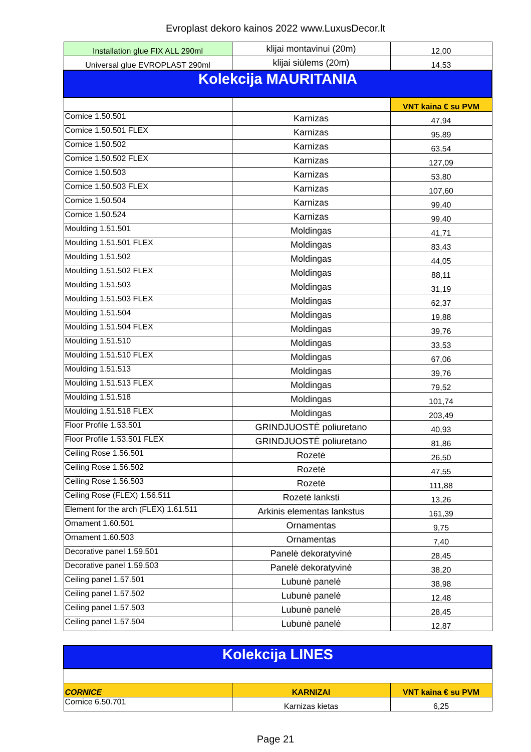Evroplast dekoro kainos 2022 www.LuxusDecor.lt
| Installation glue FIX ALL 290ml | klijai montavinui (20m) | 12,00 |
| Universal glue EVROPLAST 290ml | klijai siūlems (20m) | 14,53 |
| Kolekcija MAURITANIA | | |
| | | VNT kaina € su PVM |
| Cornice 1.50.501 | Karnizas | 47,94 |
| Cornice 1.50.501 FLEX | Karnizas | 95,89 |
| Cornice 1.50.502 | Karnizas | 63,54 |
| Cornice 1.50.502 FLEX | Karnizas | 127,09 |
| Cornice 1.50.503 | Karnizas | 53,80 |
| Cornice 1.50.503 FLEX | Karnizas | 107,60 |
| Cornice 1.50.504 | Karnizas | 99,40 |
| Cornice 1.50.524 | Karnizas | 99,40 |
| Moulding 1.51.501 | Moldingas | 41,71 |
| Moulding 1.51.501 FLEX | Moldingas | 83,43 |
| Moulding 1.51.502 | Moldingas | 44,05 |
| Moulding 1.51.502 FLEX | Moldingas | 88,11 |
| Moulding 1.51.503 | Moldingas | 31,19 |
| Moulding 1.51.503 FLEX | Moldingas | 62,37 |
| Moulding 1.51.504 | Moldingas | 19,88 |
| Moulding 1.51.504 FLEX | Moldingas | 39,76 |
| Moulding 1.51.510 | Moldingas | 33,53 |
| Moulding 1.51.510 FLEX | Moldingas | 67,06 |
| Moulding 1.51.513 | Moldingas | 39,76 |
| Moulding 1.51.513 FLEX | Moldingas | 79,52 |
| Moulding 1.51.518 | Moldingas | 101,74 |
| Moulding 1.51.518 FLEX | Moldingas | 203,49 |
| Floor Profile 1.53.501 | GRINDJUOSTĖ poliuretano | 40,93 |
| Floor Profile 1.53.501 FLEX | GRINDJUOSTĖ poliuretano | 81,86 |
| Ceiling Rose 1.56.501 | Rozetė | 26,50 |
| Ceiling Rose 1.56.502 | Rozetė | 47,55 |
| Ceiling Rose 1.56.503 | Rozetė | 111,88 |
| Ceiling Rose (FLEX) 1.56.511 | Rozetė lanksti | 13,26 |
| Element for the arch (FLEX) 1.61.511 | Arkinis elementas lankstus | 161,39 |
| Ornament 1.60.501 | Ornamentas | 9,75 |
| Ornament 1.60.503 | Ornamentas | 7,40 |
| Decorative panel 1.59.501 | Panelė dekoratyvinė | 28,45 |
| Decorative panel 1.59.503 | Panelė dekoratyvinė | 38,20 |
| Ceiling panel 1.57.501 | Lubunė panelė | 38,98 |
| Ceiling panel 1.57.502 | Lubunė panelė | 12,48 |
| Ceiling panel 1.57.503 | Lubunė panelė | 28,45 |
| Ceiling panel 1.57.504 | Lubunė panelė | 12,87 |
| Kolekcija LINES | | |
| CORNICE | KARNIZAI | VNT kaina € su PVM |
| Cornice 6.50.701 | Karnizas kietas | 6,25 |
Page 21